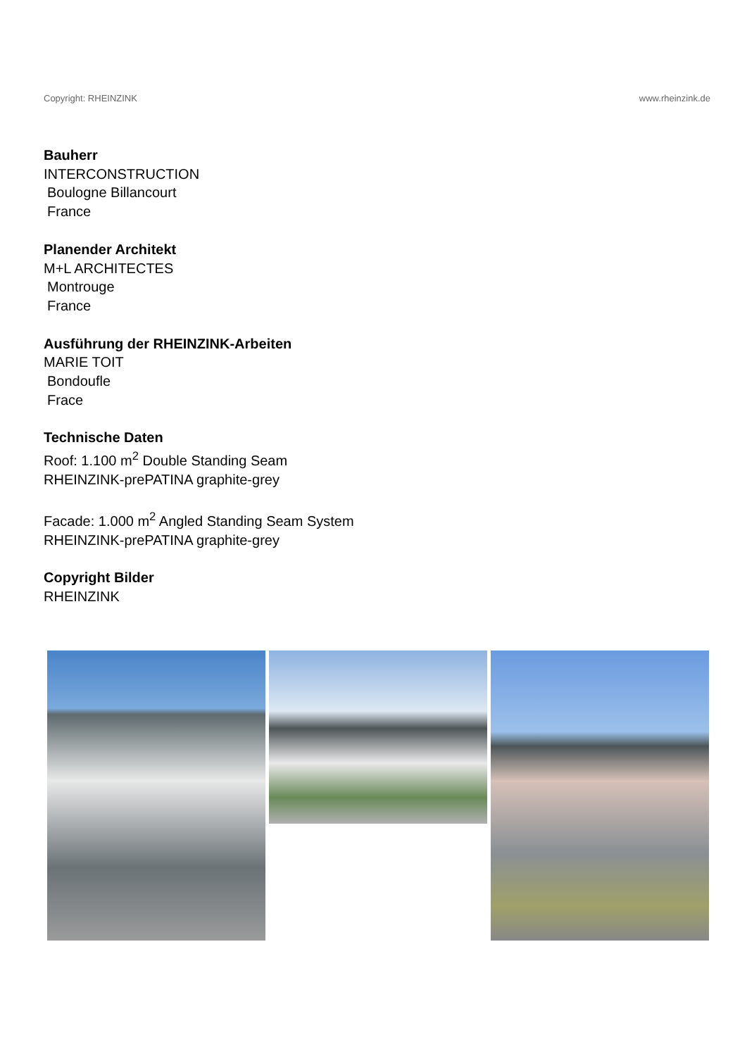Copyright: RHEINZINK www.rheinzink.de
Bauherr
INTERCONSTRUCTION
Boulogne Billancourt
France
Planender Architekt
M+L ARCHITECTES
Montrouge
France
Ausführung der RHEINZINK-Arbeiten
MARIE TOIT
Bondoufle
Frace
Technische Daten
Roof: 1.100 m<sup>2</sup> Double Standing Seam
RHEINZINK-prePATINA graphite-grey
Facade: 1.000 m<sup>2</sup> Angled Standing Seam System
RHEINZINK-prePATINA graphite-grey
Copyright Bilder
RHEINZINK